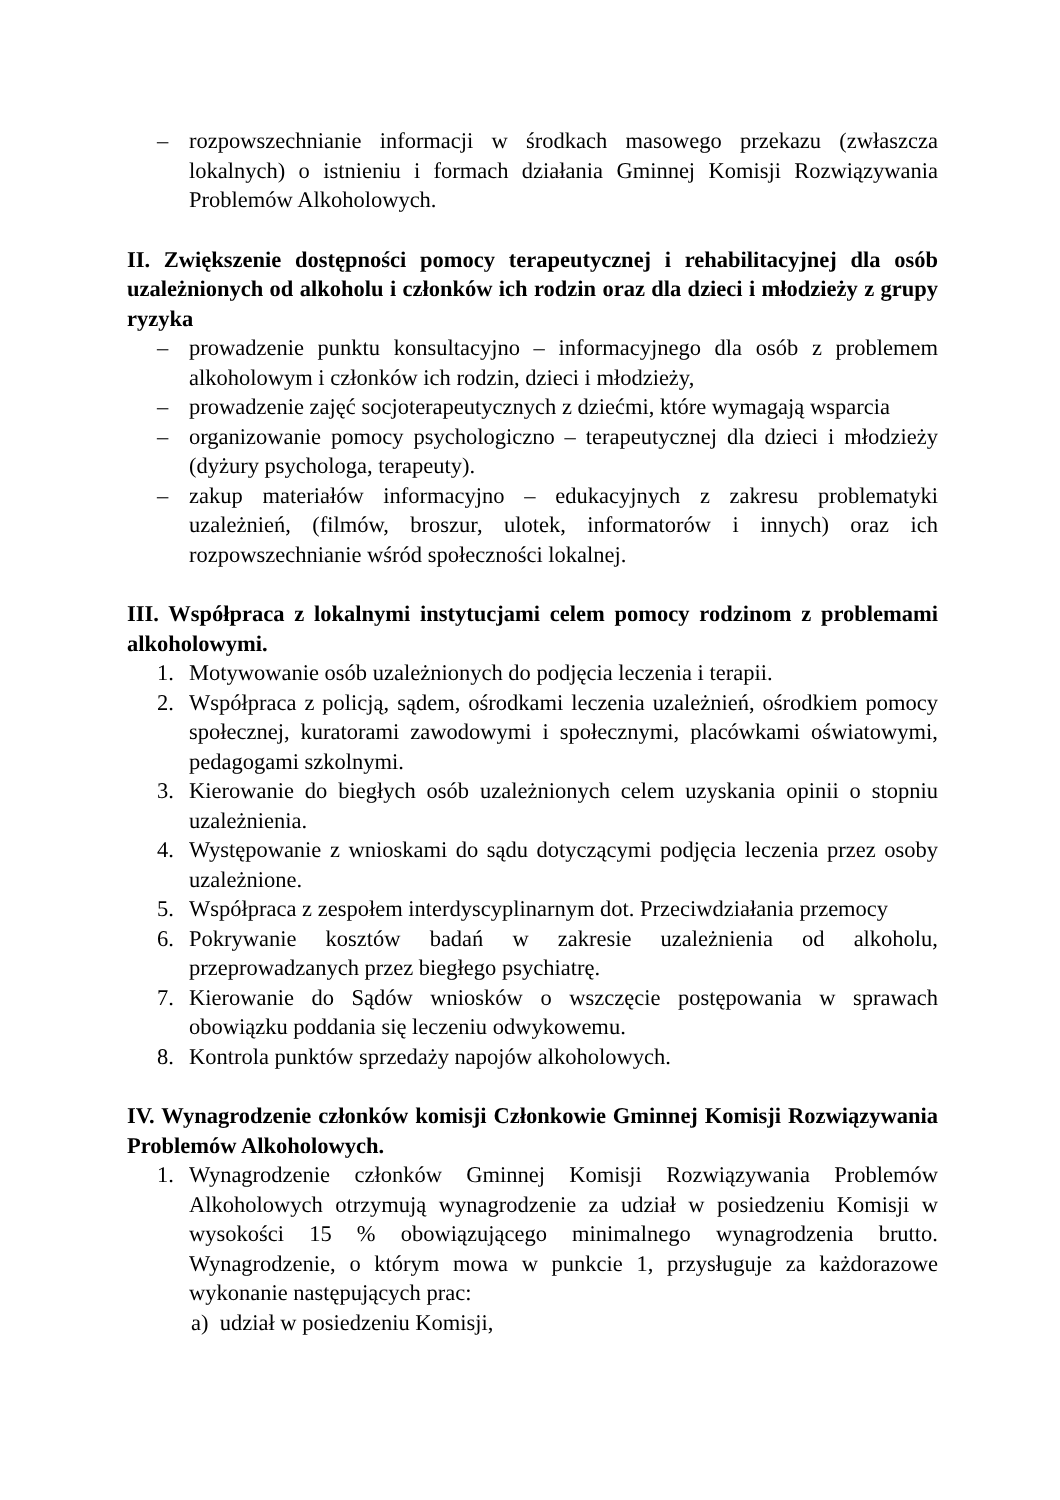– rozpowszechnianie informacji w środkach masowego przekazu (zwłaszcza lokalnych) o istnieniu i formach działania Gminnej Komisji Rozwiązywania Problemów Alkoholowych.
II. Zwiększenie dostępności pomocy terapeutycznej i rehabilitacyjnej dla osób uzależnionych od alkoholu i członków ich rodzin oraz dla dzieci i młodzieży z grupy ryzyka
– prowadzenie punktu konsultacyjno – informacyjnego dla osób z problemem alkoholowym i członków ich rodzin, dzieci i młodzieży,
– prowadzenie zajęć socjoterapeutycznych z dziećmi, które wymagają wsparcia
– organizowanie pomocy psychologiczno – terapeutycznej dla dzieci i młodzieży (dyżury psychologa, terapeuty).
– zakup materiałów informacyjno – edukacyjnych z zakresu problematyki uzależnień, (filmów, broszur, ulotek, informatorów i innych) oraz ich rozpowszechnianie wśród społeczności lokalnej.
III. Współpraca z lokalnymi instytucjami celem pomocy rodzinom z problemami alkoholowymi.
1. Motywowanie osób uzależnionych do podjęcia leczenia i terapii.
2. Współpraca z policją, sądem, ośrodkami leczenia uzależnień, ośrodkiem pomocy społecznej, kuratorami zawodowymi i społecznymi, placówkami oświatowymi, pedagogami szkolnymi.
3. Kierowanie do biegłych osób uzależnionych celem uzyskania opinii o stopniu uzależnienia.
4. Występowanie z wnioskami do sądu dotyczącymi podjęcia leczenia przez osoby uzależnione.
5. Współpraca z zespołem interdyscyplinarnym dot. Przeciwdziałania przemocy
6. Pokrywanie kosztów badań w zakresie uzależnienia od alkoholu, przeprowadzanych przez biegłego psychiatrę.
7. Kierowanie do Sądów wniosków o wszczęcie postępowania w sprawach obowiązku poddania się leczeniu odwykowemu.
8. Kontrola punktów sprzedaży napojów alkoholowych.
IV. Wynagrodzenie członków komisji Członkowie Gminnej Komisji Rozwiązywania Problemów Alkoholowych.
1. Wynagrodzenie członków Gminnej Komisji Rozwiązywania Problemów Alkoholowych otrzymują wynagrodzenie za udział w posiedzeniu Komisji w wysokości 15 % obowiązującego minimalnego wynagrodzenia brutto. Wynagrodzenie, o którym mowa w punkcie 1, przysługuje za każdorazowe wykonanie następujących prac:
a) udział w posiedzeniu Komisji,